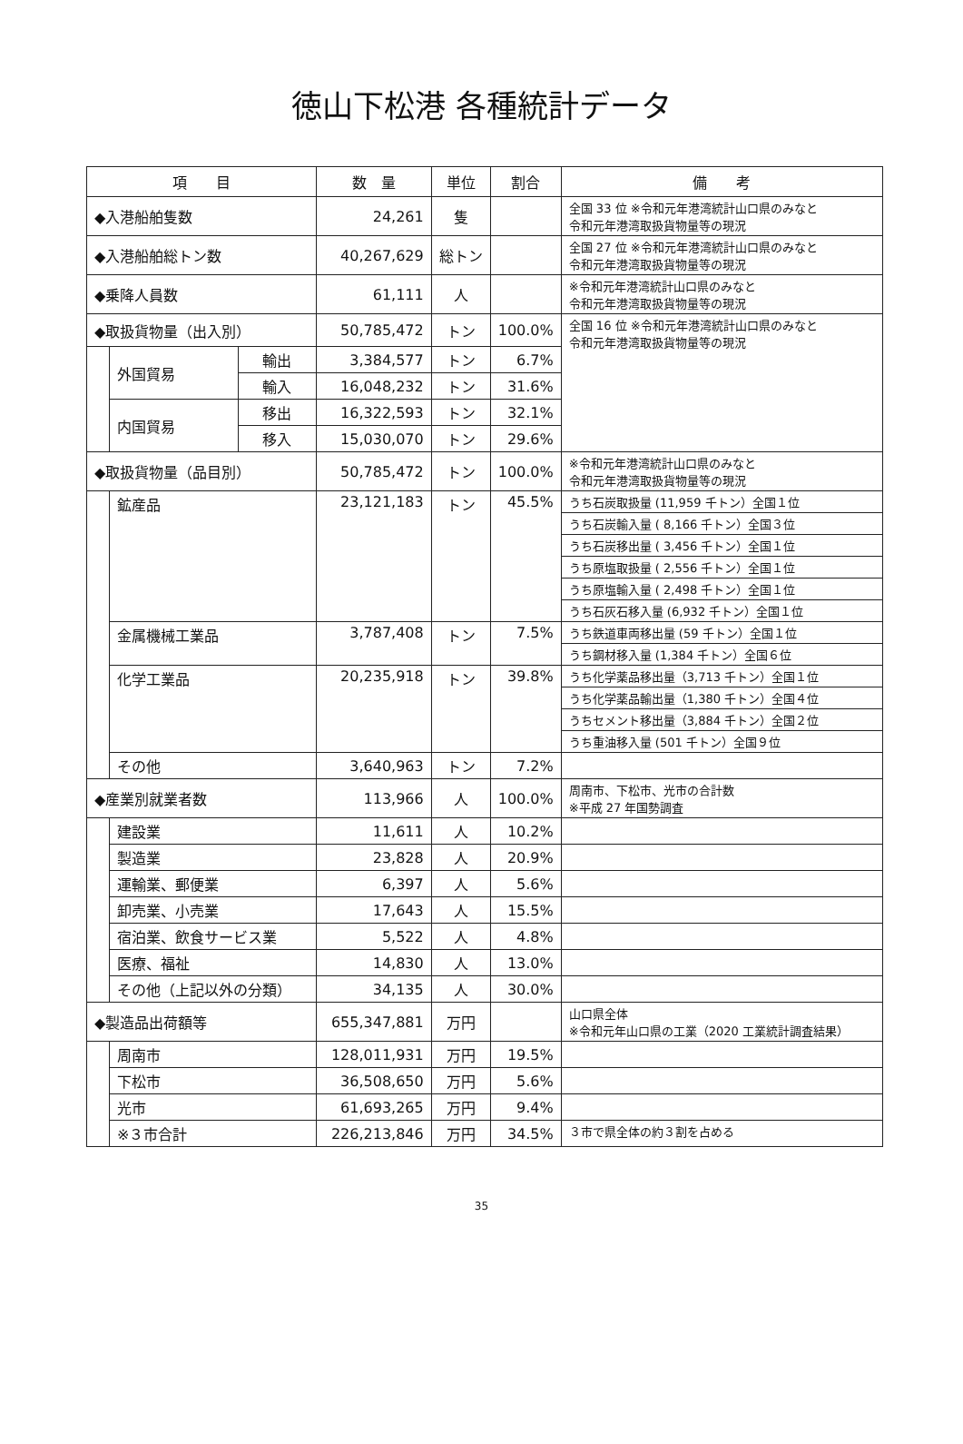徳山下松港 各種統計データ
| 項 目 | | | 数 量 | 単位 | 割合 | 備 考 |
| --- | --- | --- | --- | --- | --- | --- |
| ◆入港船舶隻数 | | | 24,261 | 隻 | | 全国 33 位 ※令和元年港湾統計山口県のみなと 令和元年港湾取扱貨物量等の現況 |
| ◆入港船舶総トン数 | | | 40,267,629 | 総トン | | 全国 27 位 ※令和元年港湾統計山口県のみなと 令和元年港湾取扱貨物量等の現況 |
| ◆乗降人員数 | | | 61,111 | 人 | | ※令和元年港湾統計山口県のみなと 令和元年港湾取扱貨物量等の現況 |
| ◆取扱貨物量（出入別） | | | 50,785,472 | トン | 100.0% | 全国 16 位 ※令和元年港湾統計山口県のみなと 令和元年港湾取扱貨物量等の現況 |
| | 外国貿易 | 輸出 | 3,384,577 | トン | 6.7% | |
| | | 輸入 | 16,048,232 | トン | 31.6% | |
| | 内国貿易 | 移出 | 16,322,593 | トン | 32.1% | |
| | | 移入 | 15,030,070 | トン | 29.6% | |
| ◆取扱貨物量（品目別） | | | 50,785,472 | トン | 100.0% | ※令和元年港湾統計山口県のみなと 令和元年港湾取扱貨物量等の現況 |
| | 鉱産品 | | 23,121,183 | トン | 45.5% | うち石炭取扱量 (11,959 千トン）全国１位 |
| | | | | | | うち石炭輸入量 ( 8,166 千トン）全国３位 |
| | | | | | | うち石炭移出量 ( 3,456 千トン）全国１位 |
| | | | | | | うち原塩取扱量 ( 2,556 千トン）全国１位 |
| | | | | | | うち原塩輸入量 ( 2,498 千トン）全国１位 |
| | | | | | | うち石灰石移入量 (6,932 千トン）全国１位 |
| | 金属機械工業品 | | 3,787,408 | トン | 7.5% | うち鉄道車両移出量 (59 千トン）全国１位 |
| | | | | | | うち鋼材移入量 (1,384 千トン）全国６位 |
| | 化学工業品 | | 20,235,918 | トン | 39.8% | うち化学薬品移出量（3,713 千トン）全国１位 |
| | | | | | | うち化学薬品輸出量（1,380 千トン）全国４位 |
| | | | | | | うちセメント移出量（3,884 千トン）全国２位 |
| | | | | | | うち重油移入量 (501 千トン）全国９位 |
| | その他 | | 3,640,963 | トン | 7.2% | |
| ◆産業別就業者数 | | | 113,966 | 人 | 100.0% | 周南市、下松市、光市の合計数 ※平成 27 年国勢調査 |
| | 建設業 | | 11,611 | 人 | 10.2% | |
| | 製造業 | | 23,828 | 人 | 20.9% | |
| | 運輸業、郵便業 | | 6,397 | 人 | 5.6% | |
| | 卸売業、小売業 | | 17,643 | 人 | 15.5% | |
| | 宿泊業、飲食サービス業 | | 5,522 | 人 | 4.8% | |
| | 医療、福祉 | | 14,830 | 人 | 13.0% | |
| | その他（上記以外の分類） | | 34,135 | 人 | 30.0% | |
| ◆製造品出荷額等 | | | 655,347,881 | 万円 | | 山口県全体 ※令和元年山口県の工業（2020 工業統計調査結果） |
| | 周南市 | | 128,011,931 | 万円 | 19.5% | |
| | 下松市 | | 36,508,650 | 万円 | 5.6% | |
| | 光市 | | 61,693,265 | 万円 | 9.4% | |
| | ※３市合計 | | 226,213,846 | 万円 | 34.5% | ３市で県全体の約３割を占める |
35